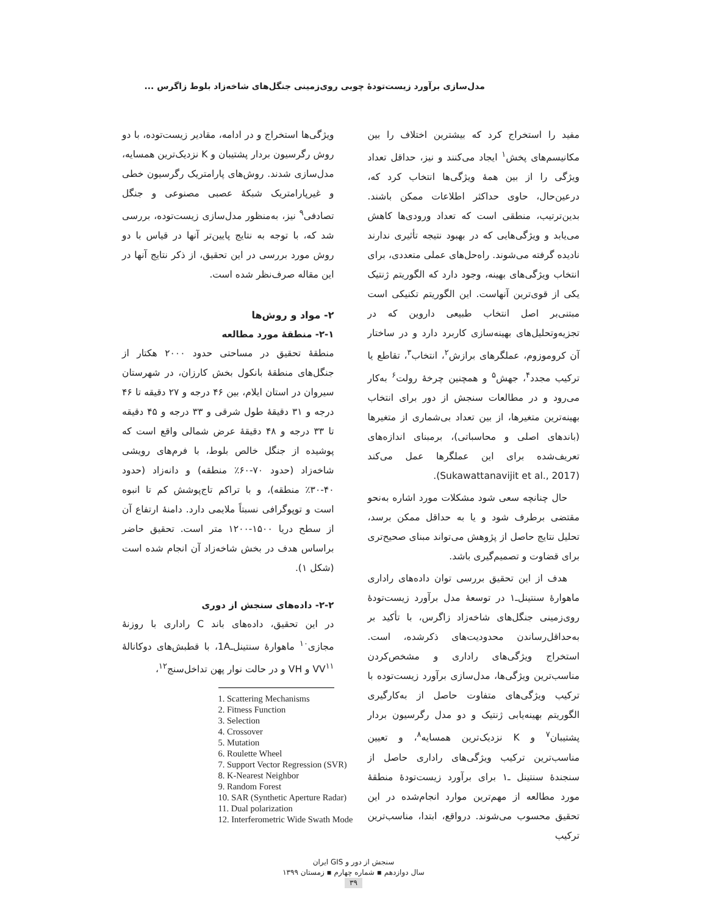مدل‌سازی برآورد زیست‌تودۀ چوبی روی‌زمینی جنگل‌های شاخه‌زاد بلوط زاگرس ...
مفید را استخراج کرد که بیشترین اختلاف را بین مکانیسم‌های پخش<sup>۱</sup> ایجاد می‌کنند و نیز، حداقل تعداد ویژگی را از بین همۀ ویژگی‌ها انتخاب کرد که، درعین‌حال، حاوی حداکثر اطلاعات ممکن باشند. بدین‌ترتیب، منطقی است که تعداد ورودی‌ها کاهش می‌یابد و ویژگی‌هایی که در بهبود نتیجه تأثیری ندارند نادیده گرفته می‌شوند. راه‌حل‌های عملی متعددی، برای انتخاب ویژگی‌های بهینه، وجود دارد که الگوریتم ژنتیک یکی از قوی‌ترین آنهاست. این الگوریتم تکنیکی است مبتنی‌بر اصل انتخاب طبیعی داروین که در تجزیه‌وتحلیل‌های بهینه‌سازی کاربرد دارد و در ساختار آن کروموزوم، عملگرهای برازش<sup>۲</sup>، انتخاب<sup>۳</sup>، تقاطع یا ترکیب مجدد<sup>۴</sup>، جهش<sup>۵</sup> و همچنین چرخۀ رولت<sup>۶</sup> به‌کار می‌رود و در مطالعات سنجش از دور برای انتخاب بهینه‌ترین متغیرها، از بین تعداد بی‌شماری از متغیرها (باندهای اصلی و محاسباتی)، برمبنای اندازه‌های تعریف‌شده برای این عملگرها عمل می‌کند (Sukawattanavijit et al., 2017).
حال چنانچه سعی شود مشکلات مورد اشاره به‌نحو مقتضی برطرف شود و یا به حداقل ممکن برسد، تحلیل نتایج حاصل از پژوهش می‌تواند مبنای صحیح‌تری برای قضاوت و تصمیم‌گیری باشد.
هدف از این تحقیق بررسی توان داده‌های راداری ماهوارۀ سنتینل‌ـ۱ در توسعۀ مدل برآورد زیست‌تودۀ روی‌زمینی جنگل‌های شاخه‌زاد زاگرس، با تأکید بر به‌حداقل‌رساندن محدودیت‌های ذکرشده، است. استخراج ویژگی‌های راداری و مشخص‌کردن مناسب‌ترین ویژگی‌ها، مدل‌سازی برآورد زیست‌توده با ترکیب ویژگی‌های متفاوت حاصل از به‌کارگیری الگوریتم بهینه‌یابی ژنتیک و دو مدل رگرسیون بردار پشتیبان<sup>۷</sup> و K نزدیک‌ترین همسایه<sup>۸</sup>، و تعیین مناسب‌ترین ترکیب ویژگی‌های راداری حاصل از سنجندۀ سنتینل ـ۱ برای برآورد زیست‌تودۀ منطقۀ مورد مطالعه از مهم‌ترین موارد انجام‌شده در این تحقیق محسوب می‌شوند. درواقع، ابتدا، مناسب‌ترین ترکیب
ویژگی‌ها استخراج و در ادامه، مقادیر زیست‌توده، با دو روش رگرسیون بردار پشتیبان و K نزدیک‌ترین همسایه، مدل‌سازی شدند. روش‌های پارامتریک رگرسیون خطی و غیرپارامتریک شبکۀ عصبی مصنوعی و جنگل تصادفی<sup>۹</sup> نیز، به‌منظور مدل‌سازی زیست‌توده، بررسی شد که، با توجه به نتایج پایین‌تر آنها در قیاس با دو روش مورد بررسی در این تحقیق، از ذکر نتایج آنها در این مقاله صرف‌نظر شده است.
۲- مواد و روش‌ها
۲-۱- منطقۀ مورد مطالعه
منطقۀ تحقیق در مساحتی حدود ۲۰۰۰ هکتار از جنگل‌های منطقۀ بانکول بخش کارزان، در شهرستان سیروان در استان ایلام، بین ۴۶ درجه و ۲۷ دقیقه تا ۴۶ درجه و ۳۱ دقیقۀ طول شرقی و ۳۳ درجه و ۴۵ دقیقه تا ۳۳ درجه و ۴۸ دقیقۀ عرض شمالی واقع است که پوشیده از جنگل خالص بلوط، با فرم‌های رویشی شاخه‌زاد (حدود ۷۰-۶۰٪ منطقه) و دانه‌زاد (حدود ۴۰-۳۰٪ منطقه)، و با تراکم تاج‌پوشش کم تا انبوه است و توپوگرافی نسبتاً ملایمی دارد. دامنۀ ارتفاع آن از سطح دریا ۱۵۰۰-۱۲۰۰ متر است. تحقیق حاضر براساس هدف در بخش شاخه‌زاد آن انجام شده است (شکل ۱).
۲-۲- داده‌های سنجش از دوری
در این تحقیق، داده‌های باند C راداری با روزنۀ مجازی<sup>۱۰</sup> ماهوارۀ سنتینل‌ـ1A، با قطبش‌های دوکانالۀ VV<sup>۱۱</sup> و VH و در حالت نوار پهن تداخل‌سنج<sup>۱۲</sup>،
1. Scattering Mechanisms
2. Fitness Function
3. Selection
4. Crossover
5. Mutation
6. Roulette Wheel
7. Support Vector Regression (SVR)
8. K-Nearest Neighbor
9. Random Forest
10. SAR (Synthetic Aperture Radar)
11. Dual polarization
12. Interferometric Wide Swath Mode
سنجش از دور و GIS ایران
سال دوازدهم ▪ شماره چهارم ▪ زمستان ۱۳۹۹
۳۹